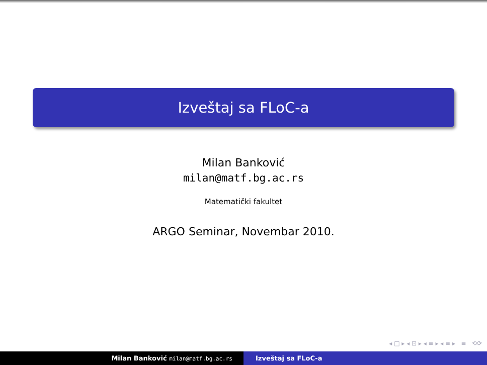Izveštaj sa FLoC-a
Milan Banković
milan@matf.bg.ac.rs
Matematički fakultet
ARGO Seminar, Novembar 2010.
◂ □ ▸ ◂ ⊡ ▸ ◂ ≡ ▸ ◂ ≡ ▸ ≡ ⟲⟳
Milan Banković milan@matf.bg.ac.rs
Izveštaj sa FLoC-a